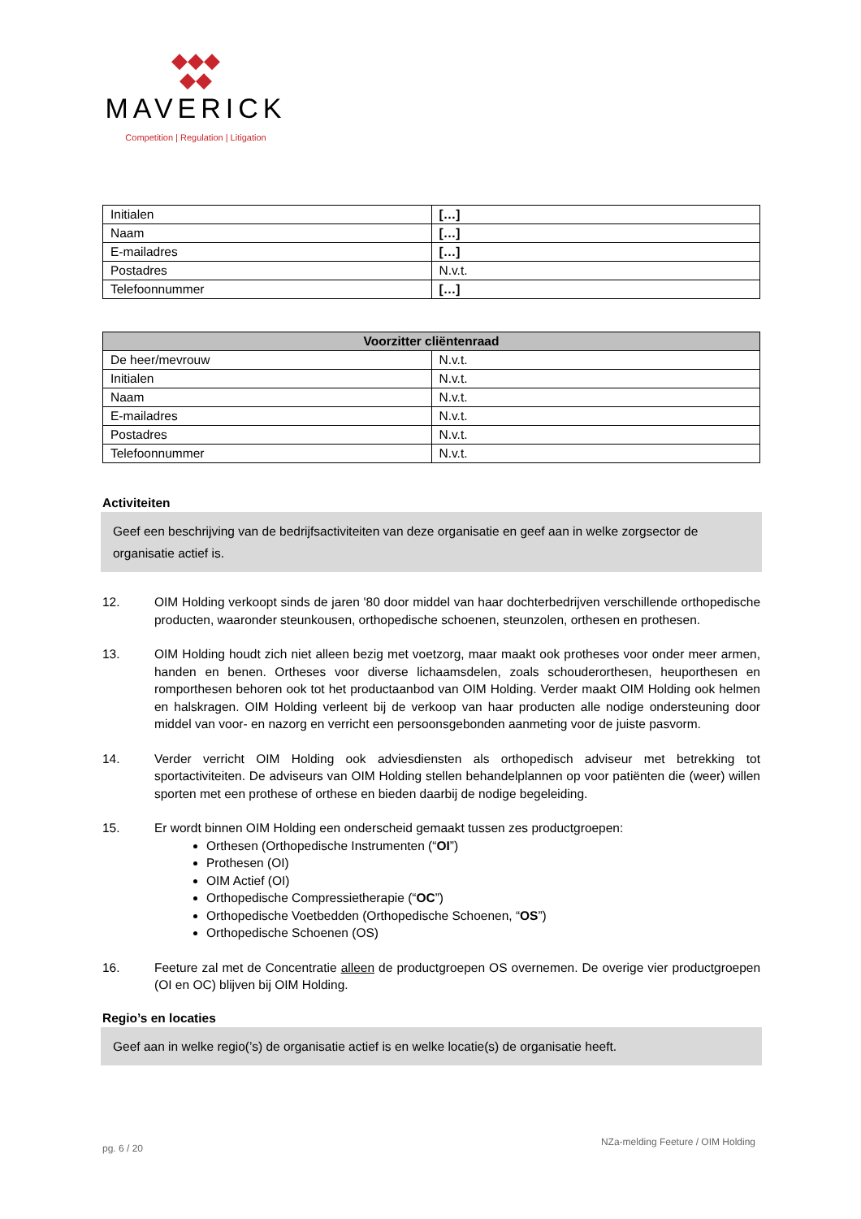◆◆◆
◆◆
MAVERICK
Competition | Regulation | Litigation
| Initialen | […] |
| Naam | […] |
| E-mailadres | […] |
| Postadres | N.v.t. |
| Telefoonnummer | […] |
| Voorzitter cliëntenraad | |
| --- | --- |
| De heer/mevrouw | N.v.t. |
| Initialen | N.v.t. |
| Naam | N.v.t. |
| E-mailadres | N.v.t. |
| Postadres | N.v.t. |
| Telefoonnummer | N.v.t. |
Activiteiten
Geef een beschrijving van de bedrijfsactiviteiten van deze organisatie en geef aan in welke zorgsector de organisatie actief is.
12. OIM Holding verkoopt sinds de jaren '80 door middel van haar dochterbedrijven verschillende orthopedische producten, waaronder steunkousen, orthopedische schoenen, steunzolen, orthesen en prothesen.
13. OIM Holding houdt zich niet alleen bezig met voetzorg, maar maakt ook protheses voor onder meer armen, handen en benen. Ortheses voor diverse lichaamsdelen, zoals schouderorthesen, heuporthesen en romporthesen behoren ook tot het productaanbod van OIM Holding. Verder maakt OIM Holding ook helmen en halskragen. OIM Holding verleent bij de verkoop van haar producten alle nodige ondersteuning door middel van voor- en nazorg en verricht een persoonsgebonden aanmeting voor de juiste pasvorm.
14. Verder verricht OIM Holding ook adviesdiensten als orthopedisch adviseur met betrekking tot sportactiviteiten. De adviseurs van OIM Holding stellen behandelplannen op voor patiënten die (weer) willen sporten met een prothese of orthese en bieden daarbij de nodige begeleiding.
15. Er wordt binnen OIM Holding een onderscheid gemaakt tussen zes productgroepen:
Orthesen (Orthopedische Instrumenten (“OI”)
Prothesen (OI)
OIM Actief (OI)
Orthopedische Compressietherapie (“OC”)
Orthopedische Voetbedden (Orthopedische Schoenen, “OS”)
Orthopedische Schoenen (OS)
16. Feeture zal met de Concentratie alleen de productgroepen OS overnemen. De overige vier productgroepen (OI en OC) blijven bij OIM Holding.
Regio’s en locaties
Geef aan in welke regio(’s) de organisatie actief is en welke locatie(s) de organisatie heeft.
pg. 6 / 20 NZa-melding Feeture / OIM Holding